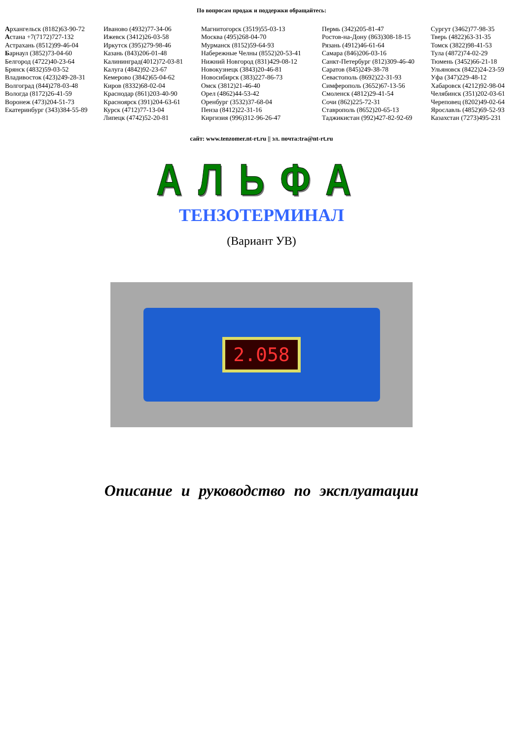По вопросам продаж и поддержки обращайтесь:
Архангельск (8182)63-90-72
Астана +7(7172)727-132
Астрахань (8512)99-46-04
Барнаул (3852)73-04-60
Белгород (4722)40-23-64
Брянск (4832)59-03-52
Владивосток (423)249-28-31
Волгоград (844)278-03-48
Вологда (8172)26-41-59
Воронеж (473)204-51-73
Екатеринбург (343)384-55-89
Иваново (4932)77-34-06
Ижевск (3412)26-03-58
Иркутск (395)279-98-46
Казань (843)206-01-48
Калининград(4012)72-03-81
Калуга (4842)92-23-67
Кемерово (3842)65-04-62
Киров (8332)68-02-04
Краснодар (861)203-40-90
Красноярск (391)204-63-61
Курск (4712)77-13-04
Липецк (4742)52-20-81
Магнитогорск (3519)55-03-13
Москва (495)268-04-70
Мурманск (8152)59-64-93
Набережные Челны (8552)20-53-41
Нижний Новгород (831)429-08-12
Новокузнецк (3843)20-46-81
Новосибирск (383)227-86-73
Омск (3812)21-46-40
Орел (4862)44-53-42
Оренбург (3532)37-68-04
Пенза (8412)22-31-16
Киргизия (996)312-96-26-47
Пермь (342)205-81-47
Ростов-на-Дону (863)308-18-15
Рязань (4912)46-61-64
Самара (846)206-03-16
Санкт-Петербург (812)309-46-40
Саратов (845)249-38-78
Севастополь (8692)22-31-93
Симферополь (3652)67-13-56
Смоленск (4812)29-41-54
Сочи (862)225-72-31
Ставрополь (8652)20-65-13
Таджикистан (992)427-82-92-69
Сургут (3462)77-98-35
Тверь (4822)63-31-35
Томск (3822)98-41-53
Тула (4872)74-02-29
Тюмень (3452)66-21-18
Ульяновск (8422)24-23-59
Уфа (347)229-48-12
Хабаровск (4212)92-98-04
Челябинск (351)202-03-61
Череповец (8202)49-02-64
Ярославль (4852)69-52-93
Казахстан (7273)495-231
сайт: www.tenzomer.nt-rt.ru || эл. почта:tra@nt-rt.ru
АЛЬФА
ТЕНЗОТЕРМИНАЛ
(Вариант УВ)
2.058
Описание и руководство по эксплуатации